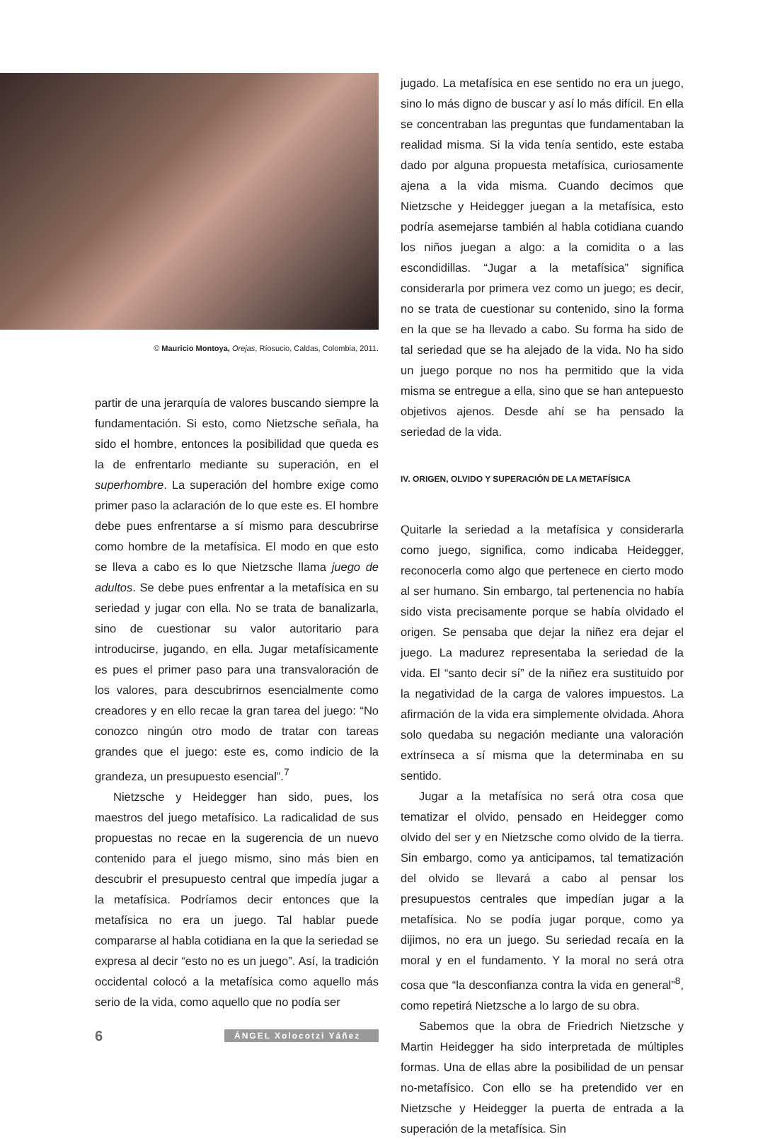© Mauricio Montoya, Orejas, Ríosucio, Caldas, Colombia, 2011.
partir de una jerarquía de valores buscando siempre la fundamentación. Si esto, como Nietzsche señala, ha sido el hombre, entonces la posibilidad que queda es la de enfrentarlo mediante su superación, en el superhombre. La superación del hombre exige como primer paso la aclaración de lo que este es. El hombre debe pues enfrentarse a sí mismo para descubrirse como hombre de la metafísica. El modo en que esto se lleva a cabo es lo que Nietzsche llama juego de adultos. Se debe pues enfrentar a la metafísica en su seriedad y jugar con ella. No se trata de banalizarla, sino de cuestionar su valor autoritario para introducirse, jugando, en ella. Jugar metafísicamente es pues el primer paso para una transvaloración de los valores, para descubrirnos esencialmente como creadores y en ello recae la gran tarea del juego: “No conozco ningún otro modo de tratar con tareas grandes que el juego: este es, como indicio de la grandeza, un presupuesto esencial”.<sup>7</sup>
Nietzsche y Heidegger han sido, pues, los maestros del juego metafísico. La radicalidad de sus propuestas no recae en la sugerencia de un nuevo contenido para el juego mismo, sino más bien en descubrir el presupuesto central que impedía jugar a la metafísica. Podríamos decir entonces que la metafísica no era un juego. Tal hablar puede compararse al habla cotidiana en la que la seriedad se expresa al decir “esto no es un juego”. Así, la tradición occidental colocó a la metafísica como aquello más serio de la vida, como aquello que no podía ser
6 ÁNGEL Xolocotzi Yáñez
jugado. La metafísica en ese sentido no era un juego, sino lo más digno de buscar y así lo más difícil. En ella se concentraban las preguntas que fundamentaban la realidad misma. Si la vida tenía sentido, este estaba dado por alguna propuesta metafísica, curiosamente ajena a la vida misma. Cuando decimos que Nietzsche y Heidegger juegan a la metafísica, esto podría asemejarse también al habla cotidiana cuando los niños juegan a algo: a la comidita o a las escondidillas. “Jugar a la metafísica” significa considerarla por primera vez como un juego; es decir, no se trata de cuestionar su contenido, sino la forma en la que se ha llevado a cabo. Su forma ha sido de tal seriedad que se ha alejado de la vida. No ha sido un juego porque no nos ha permitido que la vida misma se entregue a ella, sino que se han antepuesto objetivos ajenos. Desde ahí se ha pensado la seriedad de la vida.
IV. ORIGEN, OLVIDO Y SUPERACIÓN DE LA METAFÍSICA
Quitarle la seriedad a la metafísica y considerarla como juego, significa, como indicaba Heidegger, reconocerla como algo que pertenece en cierto modo al ser humano. Sin embargo, tal pertenencia no había sido vista precisamente porque se había olvidado el origen. Se pensaba que dejar la niñez era dejar el juego. La madurez representaba la seriedad de la vida. El “santo decir sí” de la niñez era sustituido por la negatividad de la carga de valores impuestos. La afirmación de la vida era simplemente olvidada. Ahora solo quedaba su negación mediante una valoración extrínseca a sí misma que la determinaba en su sentido.
Jugar a la metafísica no será otra cosa que tematizar el olvido, pensado en Heidegger como olvido del ser y en Nietzsche como olvido de la tierra. Sin embargo, como ya anticipamos, tal tematización del olvido se llevará a cabo al pensar los presupuestos centrales que impedían jugar a la metafísica. No se podía jugar porque, como ya dijimos, no era un juego. Su seriedad recaía en la moral y en el fundamento. Y la moral no será otra cosa que “la desconfianza contra la vida en general”<sup>8</sup>, como repetirá Nietzsche a lo largo de su obra.
Sabemos que la obra de Friedrich Nietzsche y Martin Heidegger ha sido interpretada de múltiples formas. Una de ellas abre la posibilidad de un pensar no-metafísico. Con ello se ha pretendido ver en Nietzsche y Heidegger la puerta de entrada a la superación de la metafísica. Sin